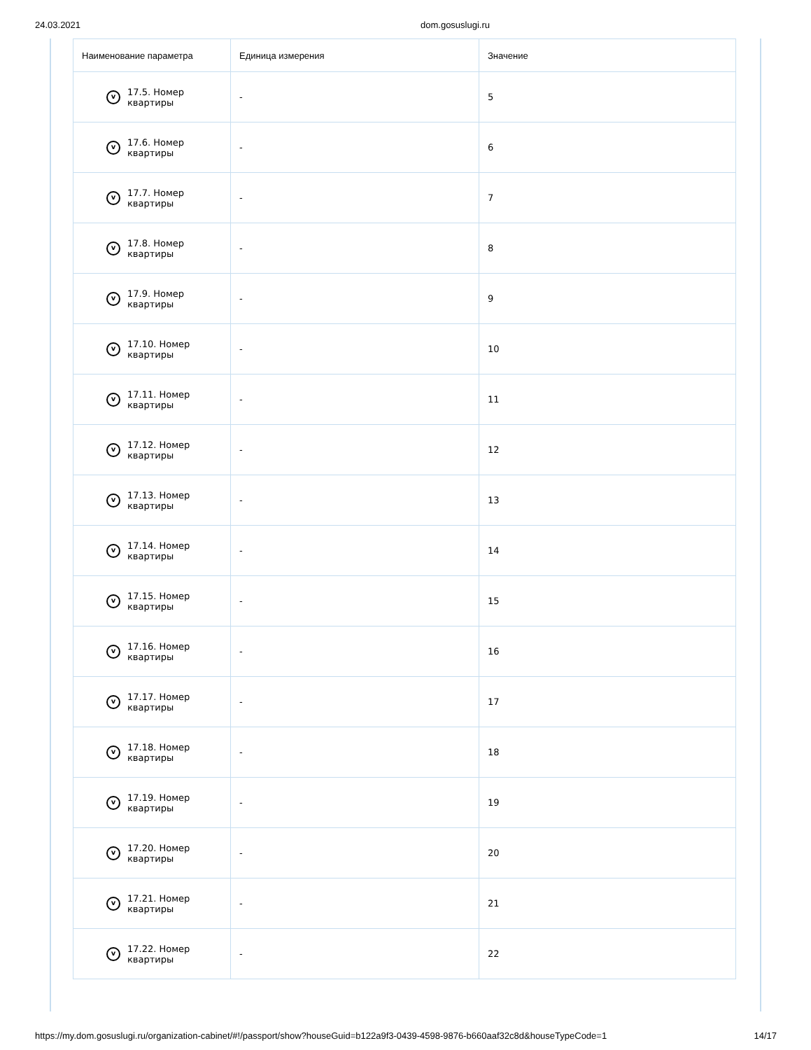24.03.2021 dom.gosuslugi.ru
| Наименование параметра | Единица измерения | Значение |
| --- | --- | --- |
| v 17.5. Номер квартиры | - | 5 |
| v 17.6. Номер квартиры | - | 6 |
| v 17.7. Номер квартиры | - | 7 |
| v 17.8. Номер квартиры | - | 8 |
| v 17.9. Номер квартиры | - | 9 |
| v 17.10. Номер квартиры | - | 10 |
| v 17.11. Номер квартиры | - | 11 |
| v 17.12. Номер квартиры | - | 12 |
| v 17.13. Номер квартиры | - | 13 |
| v 17.14. Номер квартиры | - | 14 |
| v 17.15. Номер квартиры | - | 15 |
| v 17.16. Номер квартиры | - | 16 |
| v 17.17. Номер квартиры | - | 17 |
| v 17.18. Номер квартиры | - | 18 |
| v 17.19. Номер квартиры | - | 19 |
| v 17.20. Номер квартиры | - | 20 |
| v 17.21. Номер квартиры | - | 21 |
| v 17.22. Номер квартиры | - | 22 |
https://my.dom.gosuslugi.ru/organization-cabinet/#!/passport/show?houseGuid=b122a9f3-0439-4598-9876-b660aaf32c8d&houseTypeCode=1 14/17